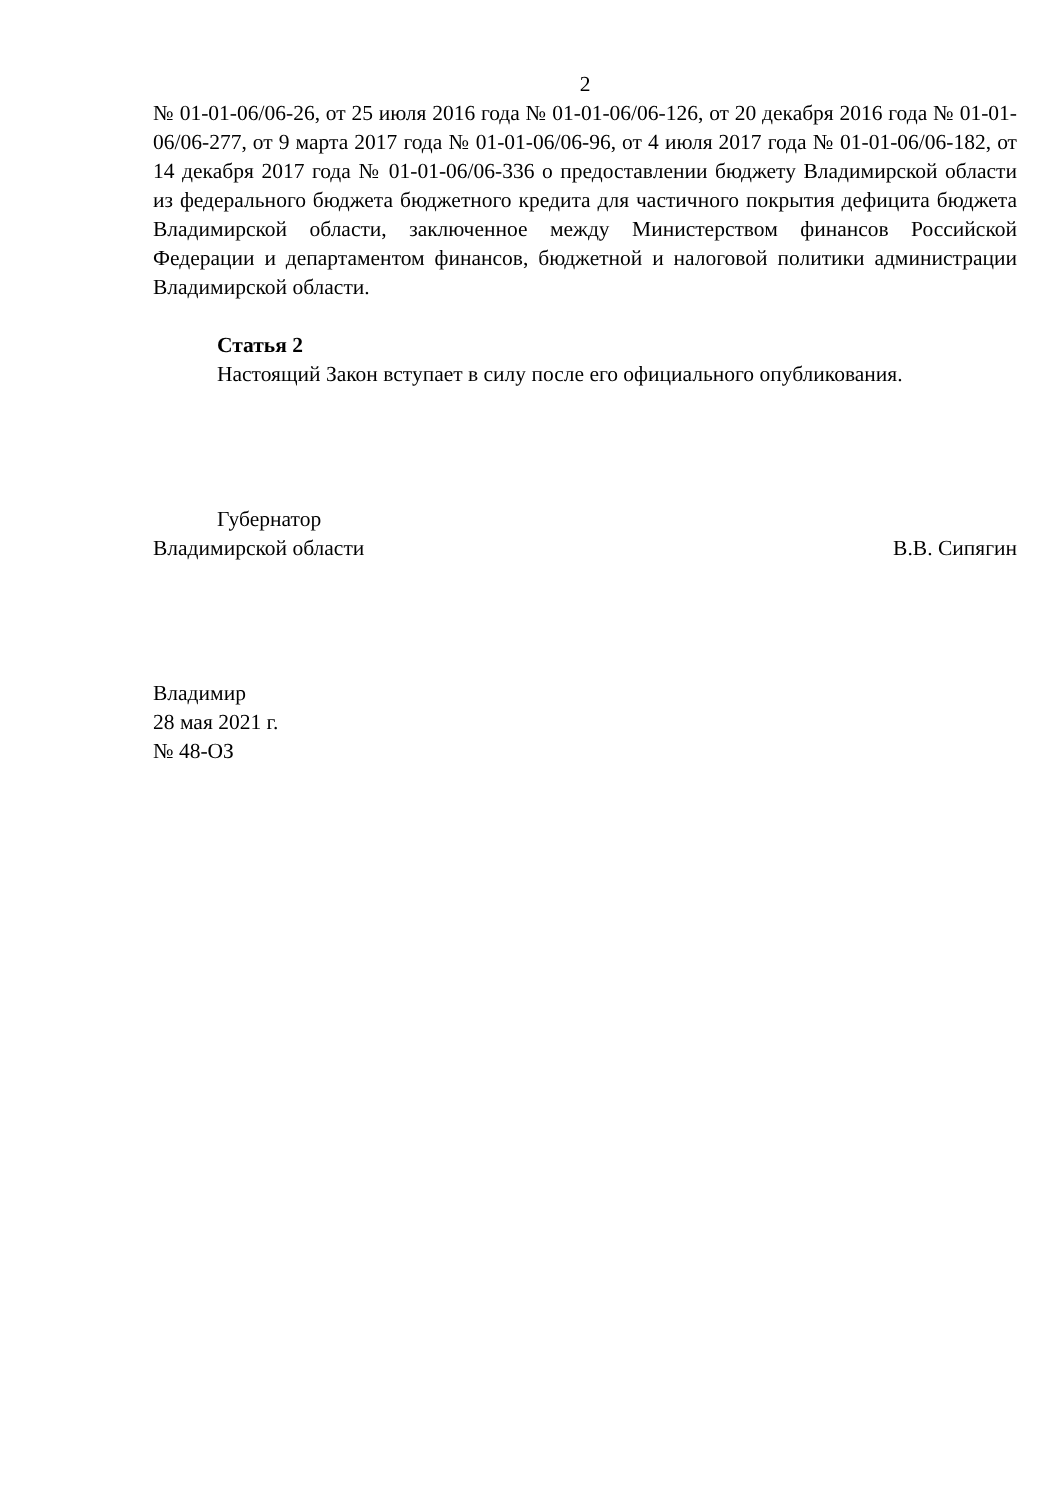2
№ 01-01-06/06-26, от 25 июля 2016 года № 01-01-06/06-126, от 20 декабря 2016 года № 01-01-06/06-277, от 9 марта 2017 года № 01-01-06/06-96, от 4 июля 2017 года № 01-01-06/06-182, от 14 декабря 2017 года № 01-01-06/06-336 о предоставлении бюджету Владимирской области из федерального бюджета бюджетного кредита для частичного покрытия дефицита бюджета Владимирской области, заключенное между Министерством финансов Российской Федерации и департаментом финансов, бюджетной и налоговой политики администрации Владимирской области.
Статья 2
Настоящий Закон вступает в силу после его официального опубликования.
Губернатор
Владимирской области В.В. Сипягин
Владимир
28 мая 2021 г.
№ 48-ОЗ